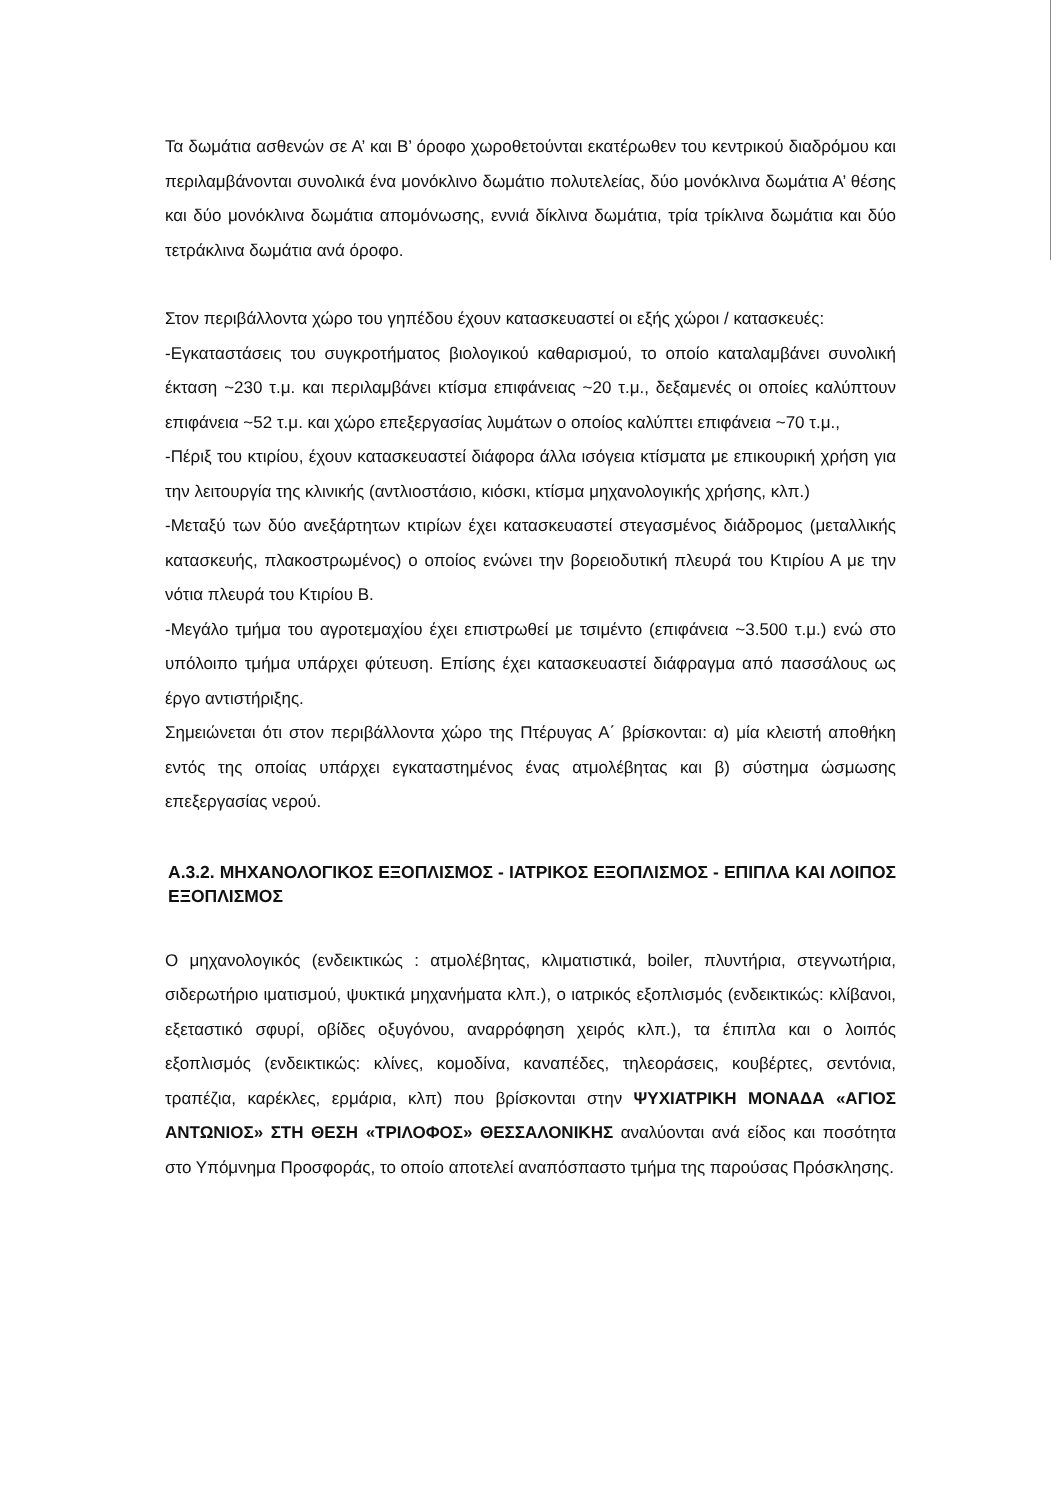Τα δωμάτια ασθενών σε Α’ και Β’ όροφο χωροθετούνται εκατέρωθεν του κεντρικού διαδρόμου και περιλαμβάνονται συνολικά ένα μονόκλινο δωμάτιο πολυτελείας, δύο μονόκλινα δωμάτια Α’ θέσης και δύο μονόκλινα δωμάτια απομόνωσης, εννιά δίκλινα δωμάτια, τρία τρίκλινα δωμάτια και δύο τετράκλινα δωμάτια ανά όροφο.
Στον περιβάλλοντα χώρο του γηπέδου έχουν κατασκευαστεί οι εξής χώροι / κατασκευές:
-Εγκαταστάσεις του συγκροτήματος βιολογικού καθαρισμού, το οποίο καταλαμβάνει συνολική έκταση ~230 τ.μ. και περιλαμβάνει κτίσμα επιφάνειας ~20 τ.μ., δεξαμενές οι οποίες καλύπτουν επιφάνεια ~52 τ.μ. και χώρο επεξεργασίας λυμάτων ο οποίος καλύπτει επιφάνεια ~70 τ.μ.,
-Πέριξ του κτιρίου, έχουν κατασκευαστεί διάφορα άλλα ισόγεια κτίσματα με επικουρική χρήση για την λειτουργία της κλινικής (αντλιοστάσιο, κιόσκι, κτίσμα μηχανολογικής χρήσης, κλπ.)
-Μεταξύ των δύο ανεξάρτητων κτιρίων έχει κατασκευαστεί στεγασμένος διάδρομος (μεταλλικής κατασκευής, πλακοστρωμένος) ο οποίος ενώνει την βορειοδυτική πλευρά του Κτιρίου Α με την νότια πλευρά του Κτιρίου Β.
-Μεγάλο τμήμα του αγροτεμαχίου έχει επιστρωθεί με τσιμέντο (επιφάνεια ~3.500 τ.μ.) ενώ στο υπόλοιπο τμήμα υπάρχει φύτευση. Επίσης έχει κατασκευαστεί διάφραγμα από πασσάλους ως έργο αντιστήριξης.
Σημειώνεται ότι στον περιβάλλοντα χώρο της Πτέρυγας Α΄ βρίσκονται: α) μία κλειστή αποθήκη εντός της οποίας υπάρχει εγκαταστημένος ένας ατμολέβητας και β) σύστημα ώσμωσης επεξεργασίας νερού.
Α.3.2. ΜΗΧΑΝΟΛΟΓΙΚΟΣ ΕΞΟΠΛΙΣΜΟΣ - ΙΑΤΡΙΚΟΣ ΕΞΟΠΛΙΣΜΟΣ - ΕΠΙΠΛΑ ΚΑΙ ΛΟΙΠΟΣ ΕΞΟΠΛΙΣΜΟΣ
Ο μηχανολογικός (ενδεικτικώς : ατμολέβητας, κλιματιστικά, boiler, πλυντήρια, στεγνωτήρια, σιδερωτήριο ιματισμού, ψυκτικά μηχανήματα κλπ.), ο ιατρικός εξοπλισμός (ενδεικτικώς: κλίβανοι, εξεταστικό σφυρί, οβίδες οξυγόνου, αναρρόφηση χειρός κλπ.), τα έπιπλα και ο λοιπός εξοπλισμός (ενδεικτικώς: κλίνες, κομοδίνα, καναπέδες, τηλεοράσεις, κουβέρτες, σεντόνια, τραπέζια, καρέκλες, ερμάρια, κλπ) που βρίσκονται στην ΨΥΧΙΑΤΡΙΚΗ ΜΟΝΑΔΑ «ΑΓΙΟΣ ΑΝΤΩΝΙΟΣ» ΣΤΗ ΘΕΣΗ «ΤΡΙΛΟΦΟΣ» ΘΕΣΣΑΛΟΝΙΚΗΣ αναλύονται ανά είδος και ποσότητα στο Υπόμνημα Προσφοράς, το οποίο αποτελεί αναπόσπαστο τμήμα της παρούσας Πρόσκλησης.